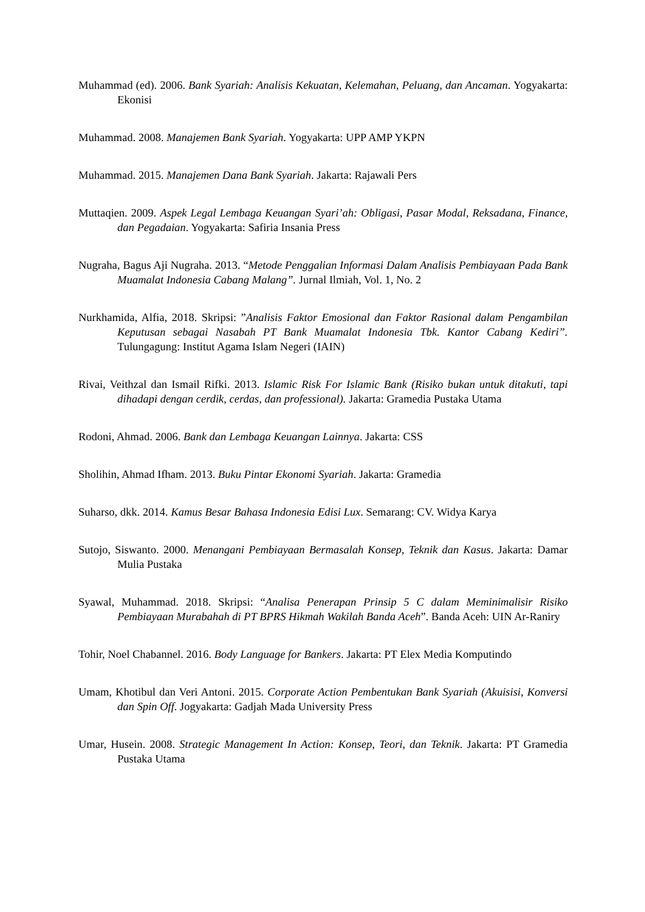Muhammad (ed). 2006. Bank Syariah: Analisis Kekuatan, Kelemahan, Peluang, dan Ancaman. Yogyakarta: Ekonisi
Muhammad. 2008. Manajemen Bank Syariah. Yogyakarta: UPP AMP YKPN
Muhammad. 2015. Manajemen Dana Bank Syariah. Jakarta: Rajawali Pers
Muttaqien. 2009. Aspek Legal Lembaga Keuangan Syari’ah: Obligasi, Pasar Modal, Reksadana, Finance, dan Pegadaian. Yogyakarta: Safiria Insania Press
Nugraha, Bagus Aji Nugraha. 2013. “Metode Penggalian Informasi Dalam Analisis Pembiayaan Pada Bank Muamalat Indonesia Cabang Malang”. Jurnal Ilmiah, Vol. 1, No. 2
Nurkhamida, Alfia, 2018. Skripsi: ”Analisis Faktor Emosional dan Faktor Rasional dalam Pengambilan Keputusan sebagai Nasabah PT Bank Muamalat Indonesia Tbk. Kantor Cabang Kediri”. Tulungagung: Institut Agama Islam Negeri (IAIN)
Rivai, Veithzal dan Ismail Rifki. 2013. Islamic Risk For Islamic Bank (Risiko bukan untuk ditakuti, tapi dihadapi dengan cerdik, cerdas, dan professional). Jakarta: Gramedia Pustaka Utama
Rodoni, Ahmad. 2006. Bank dan Lembaga Keuangan Lainnya. Jakarta: CSS
Sholihin, Ahmad Ifham. 2013. Buku Pintar Ekonomi Syariah. Jakarta: Gramedia
Suharso, dkk. 2014. Kamus Besar Bahasa Indonesia Edisi Lux. Semarang: CV. Widya Karya
Sutojo, Siswanto. 2000. Menangani Pembiayaan Bermasalah Konsep, Teknik dan Kasus. Jakarta: Damar Mulia Pustaka
Syawal, Muhammad. 2018. Skripsi: “Analisa Penerapan Prinsip 5 C dalam Meminimalisir Risiko Pembiayaan Murabahah di PT BPRS Hikmah Wakilah Banda Aceh”. Banda Aceh: UIN Ar-Raniry
Tohir, Noel Chabannel. 2016. Body Language for Bankers. Jakarta: PT Elex Media Komputindo
Umam, Khotibul dan Veri Antoni. 2015. Corporate Action Pembentukan Bank Syariah (Akuisisi, Konversi dan Spin Off. Jogyakarta: Gadjah Mada University Press
Umar, Husein. 2008. Strategic Management In Action: Konsep, Teori, dan Teknik. Jakarta: PT Gramedia Pustaka Utama